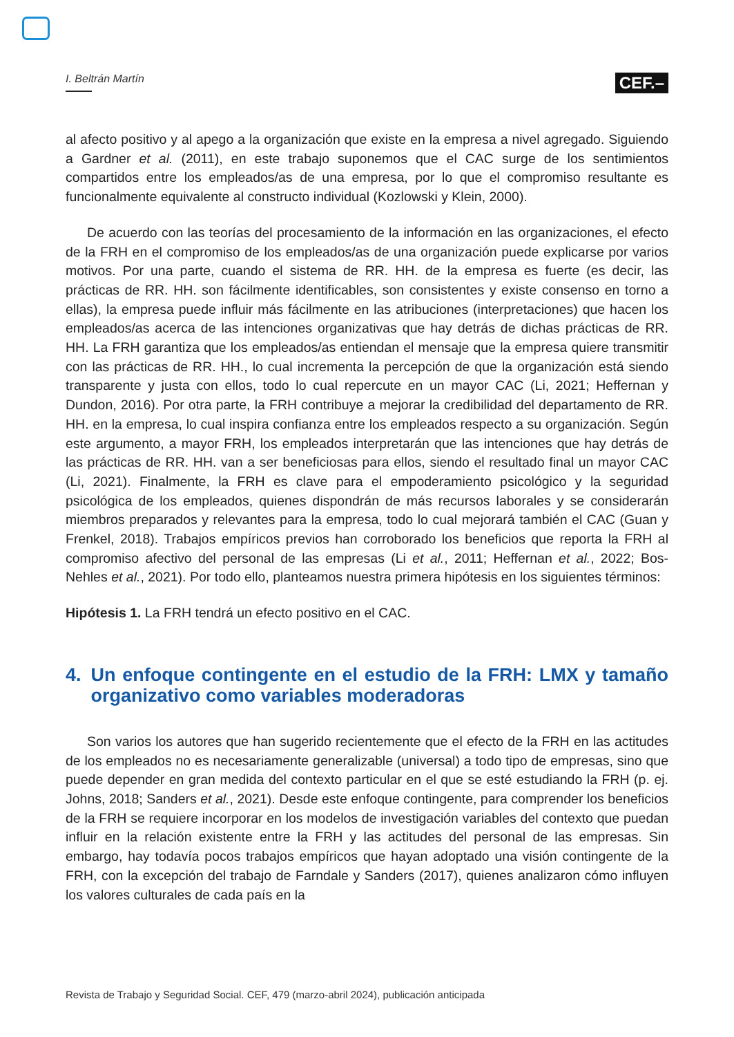I. Beltrán Martín
CEF.–
al afecto positivo y al apego a la organización que existe en la empresa a nivel agregado. Siguiendo a Gardner et al. (2011), en este trabajo suponemos que el CAC surge de los sentimientos compartidos entre los empleados/as de una empresa, por lo que el compromiso resultante es funcionalmente equivalente al constructo individual (Kozlowski y Klein, 2000).
De acuerdo con las teorías del procesamiento de la información en las organizaciones, el efecto de la FRH en el compromiso de los empleados/as de una organización puede explicarse por varios motivos. Por una parte, cuando el sistema de RR. HH. de la empresa es fuerte (es decir, las prácticas de RR. HH. son fácilmente identificables, son consistentes y existe consenso en torno a ellas), la empresa puede influir más fácilmente en las atribuciones (interpretaciones) que hacen los empleados/as acerca de las intenciones organizativas que hay detrás de dichas prácticas de RR. HH. La FRH garantiza que los empleados/as entiendan el mensaje que la empresa quiere transmitir con las prácticas de RR. HH., lo cual incrementa la percepción de que la organización está siendo transparente y justa con ellos, todo lo cual repercute en un mayor CAC (Li, 2021; Heffernan y Dundon, 2016). Por otra parte, la FRH contribuye a mejorar la credibilidad del departamento de RR. HH. en la empresa, lo cual inspira confianza entre los empleados respecto a su organización. Según este argumento, a mayor FRH, los empleados interpretarán que las intenciones que hay detrás de las prácticas de RR. HH. van a ser beneficiosas para ellos, siendo el resultado final un mayor CAC (Li, 2021). Finalmente, la FRH es clave para el empoderamiento psicológico y la seguridad psicológica de los empleados, quienes dispondrán de más recursos laborales y se considerarán miembros preparados y relevantes para la empresa, todo lo cual mejorará también el CAC (Guan y Frenkel, 2018). Trabajos empíricos previos han corroborado los beneficios que reporta la FRH al compromiso afectivo del personal de las empresas (Li et al., 2011; Heffernan et al., 2022; Bos-Nehles et al., 2021). Por todo ello, planteamos nuestra primera hipótesis en los siguientes términos:
Hipótesis 1. La FRH tendrá un efecto positivo en el CAC.
4. Un enfoque contingente en el estudio de la FRH: LMX y tamaño organizativo como variables moderadoras
Son varios los autores que han sugerido recientemente que el efecto de la FRH en las actitudes de los empleados no es necesariamente generalizable (universal) a todo tipo de empresas, sino que puede depender en gran medida del contexto particular en el que se esté estudiando la FRH (p. ej. Johns, 2018; Sanders et al., 2021). Desde este enfoque contingente, para comprender los beneficios de la FRH se requiere incorporar en los modelos de investigación variables del contexto que puedan influir en la relación existente entre la FRH y las actitudes del personal de las empresas. Sin embargo, hay todavía pocos trabajos empíricos que hayan adoptado una visión contingente de la FRH, con la excepción del trabajo de Farndale y Sanders (2017), quienes analizaron cómo influyen los valores culturales de cada país en la
Revista de Trabajo y Seguridad Social. CEF, 479 (marzo-abril 2024), publicación anticipada